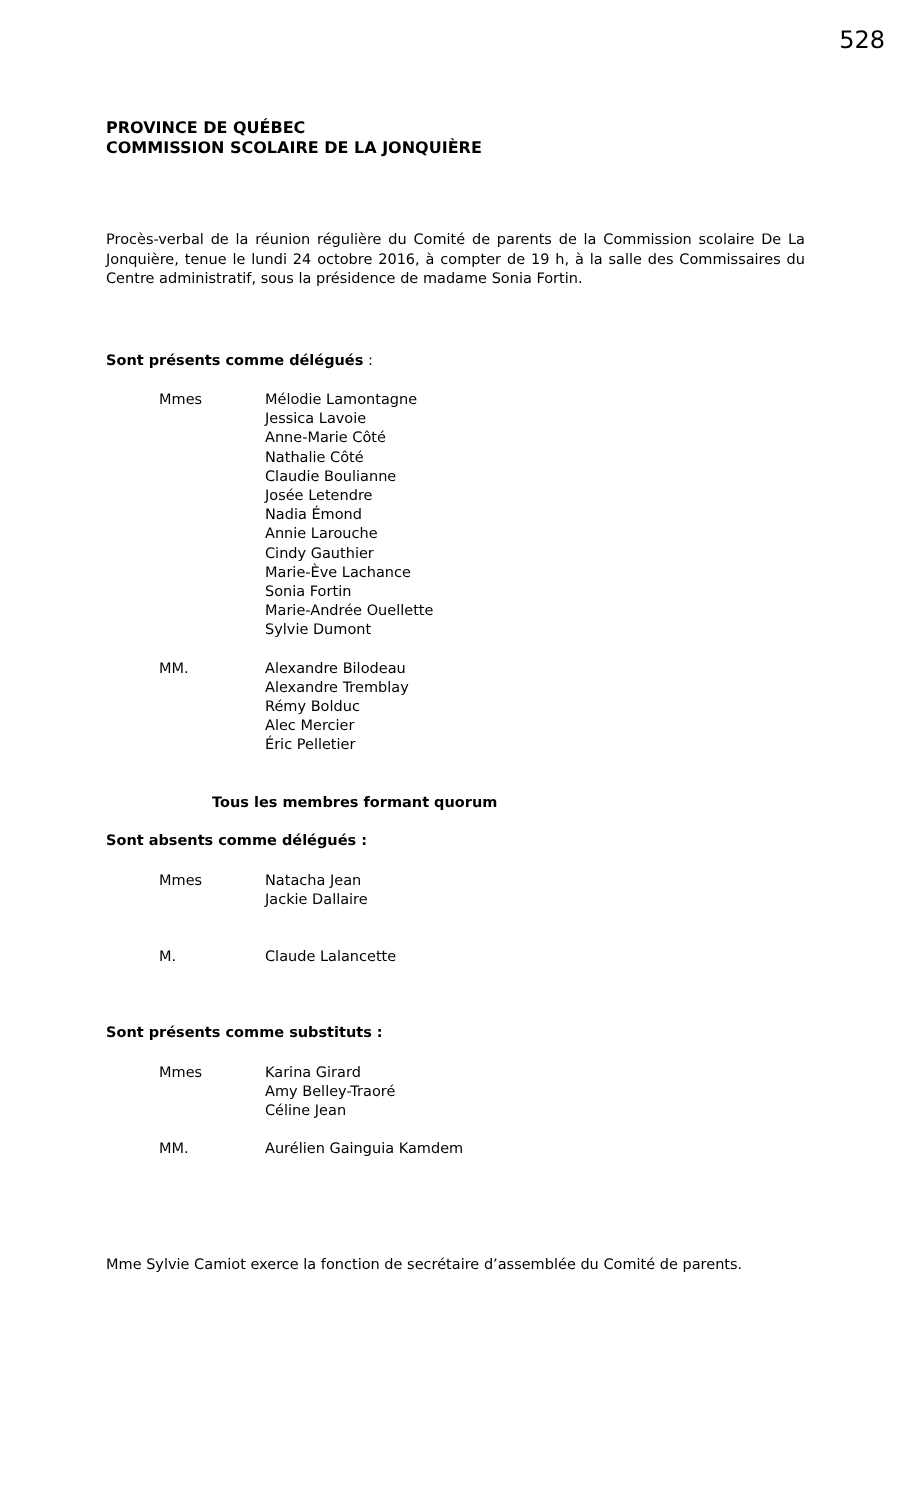528
PROVINCE DE QUÉBEC
COMMISSION SCOLAIRE DE LA JONQUIÈRE
Procès-verbal de la réunion régulière du Comité de parents de la Commission scolaire De La Jonquière, tenue le lundi 24 octobre 2016, à compter de 19 h, à la salle des Commissaires du Centre administratif, sous la présidence de madame Sonia Fortin.
Sont présents comme délégués :
Mmes Mélodie Lamontagne
Jessica Lavoie
Anne-Marie Côté
Nathalie Côté
Claudie Boulianne
Josée Letendre
Nadia Émond
Annie Larouche
Cindy Gauthier
Marie-Ève Lachance
Sonia Fortin
Marie-Andrée Ouellette
Sylvie Dumont
MM. Alexandre Bilodeau
Alexandre Tremblay
Rémy Bolduc
Alec Mercier
Éric Pelletier
Tous les membres formant quorum
Sont absents comme délégués :
Mmes Natacha Jean
Jackie Dallaire
M. Claude Lalancette
Sont présents comme substituts :
Mmes Karina Girard
Amy Belley-Traoré
Céline Jean
MM. Aurélien Gainguia Kamdem
Mme Sylvie Camiot exerce la fonction de secrétaire d’assemblée du Comité de parents.